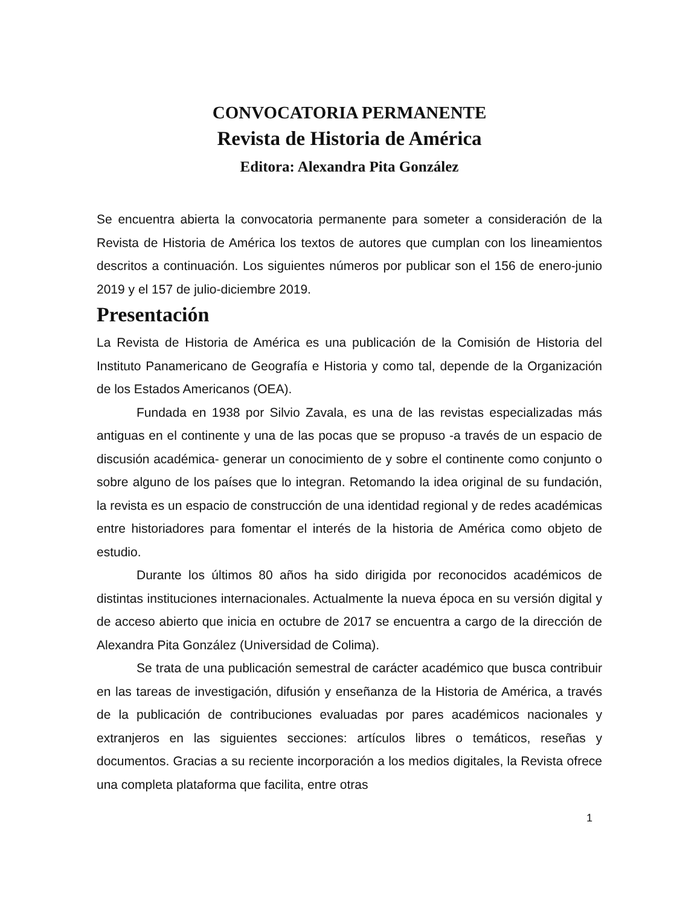CONVOCATORIA PERMANENTE
Revista de Historia de América
Editora: Alexandra Pita González
Se encuentra abierta la convocatoria permanente para someter a consideración de la Revista de Historia de América los textos de autores que cumplan con los lineamientos descritos a continuación. Los siguientes números por publicar son el 156 de enero-junio 2019 y el 157 de julio-diciembre 2019.
Presentación
La Revista de Historia de América es una publicación de la Comisión de Historia del Instituto Panamericano de Geografía e Historia y como tal, depende de la Organización de los Estados Americanos (OEA).
Fundada en 1938 por Silvio Zavala, es una de las revistas especializadas más antiguas en el continente y una de las pocas que se propuso -a través de un espacio de discusión académica- generar un conocimiento de y sobre el continente como conjunto o sobre alguno de los países que lo integran. Retomando la idea original de su fundación, la revista es un espacio de construcción de una identidad regional y de redes académicas entre historiadores para fomentar el interés de la historia de América como objeto de estudio.
Durante los últimos 80 años ha sido dirigida por reconocidos académicos de distintas instituciones internacionales. Actualmente la nueva época en su versión digital y de acceso abierto que inicia en octubre de 2017 se encuentra a cargo de la dirección de Alexandra Pita González (Universidad de Colima).
Se trata de una publicación semestral de carácter académico que busca contribuir en las tareas de investigación, difusión y enseñanza de la Historia de América, a través de la publicación de contribuciones evaluadas por pares académicos nacionales y extranjeros en las siguientes secciones: artículos libres o temáticos, reseñas y documentos. Gracias a su reciente incorporación a los medios digitales, la Revista ofrece una completa plataforma que facilita, entre otras
1